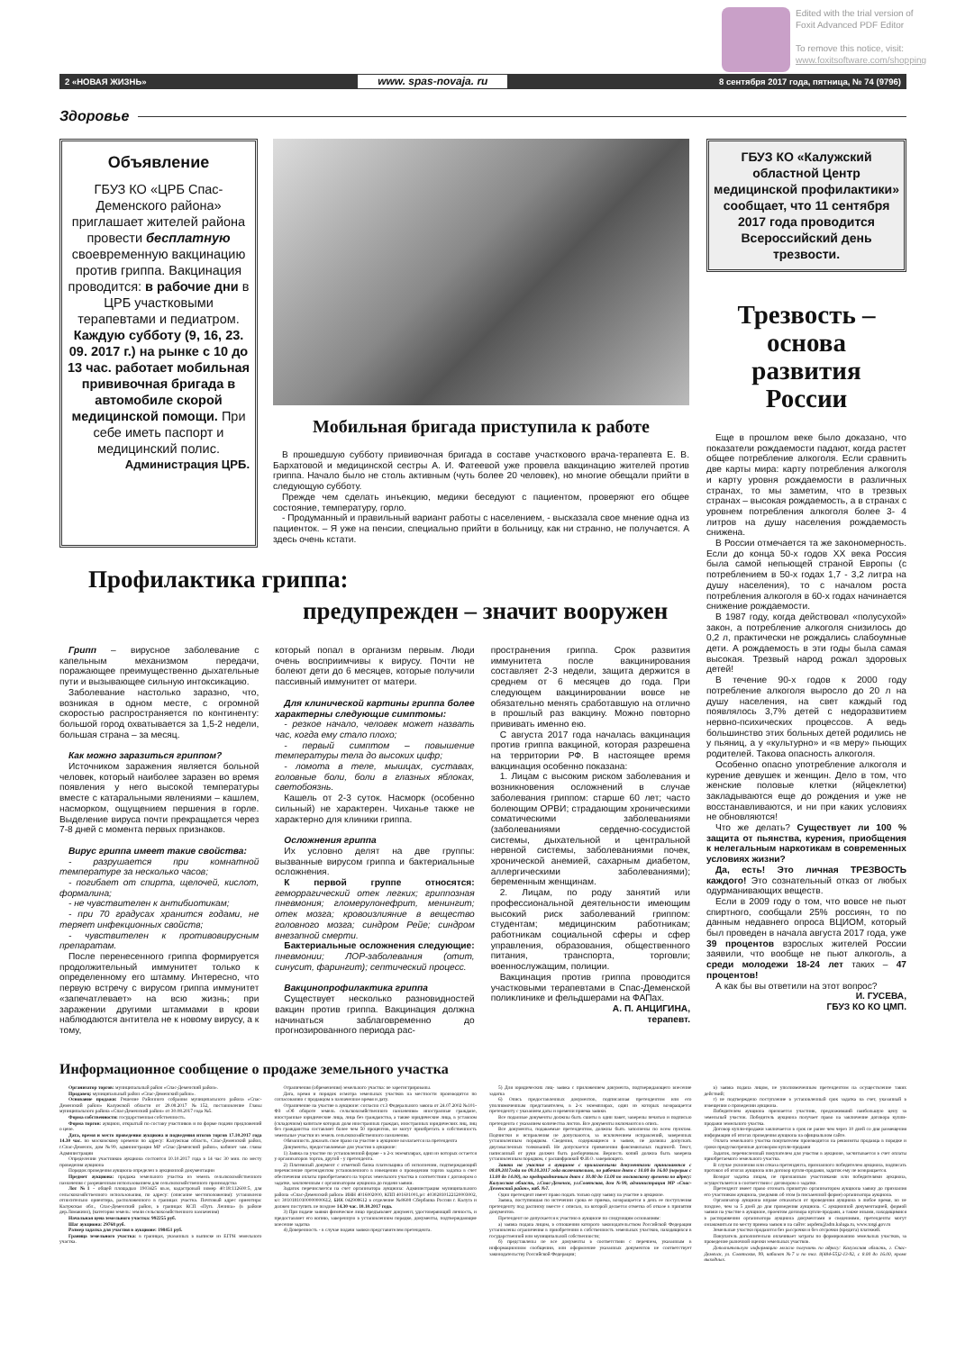Edited with the trial version of
Foxit Advanced PDF Editor
To remove this notice, visit:
www.foxitsoftware.com/shopping
2 «НОВАЯ ЖИЗНЬ» www. spas-novaja. ru 8 сентября 2017 года, пятница, № 74 (9796)
Здоровье
Объявление
ГБУЗ КО «ЦРБ Спас-Деменского района» приглашает жителей района провести бесплатную своевременную вакцинацию против гриппа. Вакцинация проводится: в рабочие дни в ЦРБ участковыми терапевтами и педиатром. Каждую субботу (9, 16, 23. 09. 2017 г.) на рынке с 10 до 13 час. работает мобильная прививочная бригада в автомобиле скорой медицинской помощи. При себе иметь паспорт и медицинский полис.
Администрация ЦРБ.
Мобильная бригада приступила к работе
В прошедшую субботу прививочная бригада в составе участкового врача-терапевта Е. В. Бархатовой и медицинской сестры А. И. Фатеевой уже провела вакцинацию жителей против гриппа. Начало было не столь активным (чуть более 20 человек), но многие обещали прийти в следующую субботу.
Прежде чем сделать инъекцию, медики беседуют с пациентом, проверяют его общее состояние, температуру, горло.
- Продуманный и правильный вариант работы с населением, - высказала свое мнение одна из пациенток. – Я уже на пенсии, специально прийти в больницу, как ни странно, не получается. А здесь очень кстати.
Профилактика гриппа:
предупрежден – значит вооружен
Грипп – вирусное заболевание с капельным механизмом передачи, поражающее преимущественно дыхательные пути и вызывающее сильную интоксикацию.
Заболевание настолько заразно, что, возникая в одном месте, с огромной скоростью распространяется по континенту: большой город охватывается за 1,5-2 недели, большая страна – за месяц.
Как можно заразиться гриппом?
Источником заражения является больной человек, который наиболее заразен во время появления у него высокой температуры вместе с катаральными явлениями – кашлем, насморком, ощущением першения в горле. Выделение вируса почти прекращается через 7-8 дней с момента первых признаков.
Вирус гриппа имеет такие свойства:
- разрушается при комнатной температуре за несколько часов;
- погибает от спирта, щелочей, кислот, формалина;
- не чувствителен к антибиотикам;
- при 70 градусах хранится годами, не теряет инфекционных свойств;
- чувствителен к противовирусным препаратам.
После перенесенного гриппа формируется продолжительный иммунитет только к определенному его штамму. Интересно, что первую встречу с вирусом гриппа иммунитет «запечатлевает» на всю жизнь; при заражении другими штаммами в крови наблюдаются антитела не к новому вирусу, а к тому,
который попал в организм первым. Люди очень восприимчивы к вирусу. Почти не болеют дети до 6 месяцев, которые получили пассивный иммунитет от матери.
Для клинической картины гриппа более характерны следующие симптомы:
- резкое начало, человек может назвать час, когда ему стало плохо;
- первый симптом – повышение температуры тела до высоких цифр;
- ломота в теле, мышцах, суставах, головные боли, боли в глазных яблоках, светобоязнь.
Кашель от 2-3 суток. Насморк (особенно сильный) не характерен. Чиханье также не характерно для клиники гриппа.
Осложнения гриппа
Их условно делят на две группы: вызванные вирусом гриппа и бактериальные осложнения.
К первой группе относятся: геморрагический отек легких; гриппозная пневмония; гломерулонефрит, менингит; отек мозга; кровоизлияние в вещество головного мозга; синдром Рейе; синдром внезапной смерти.
Бактериальные осложнения следующие: пневмонии; ЛОР-заболевания (отит, синусит, фарингит); септический процесс.
Вакцинопрофилактика гриппа
Существует несколько разновидностей вакцин против гриппа. Вакцинация должна начинаться заблаговременно до прогнозированного периода рас-
пространения гриппа. Срок развития иммунитета после вакцинирования составляет 2-3 недели, защита держится в среднем от 6 месяцев до года. При следующем вакцинировании вовсе не обязательно менять сработавшую на отлично в прошлый раз вакцину. Можно повторно прививать именно ею.
С августа 2017 года началась вакцинация против гриппа вакциной, которая разрешена на территории РФ. В настоящее время вакцинация особенно показана:
1. Лицам с высоким риском заболевания и возникновения осложнений в случае заболевания гриппом: старше 60 лет; часто болеющим ОРВИ; страдающим хроническими соматическими заболеваниями (заболеваниями сердечно-сосудистой системы, дыхательной и центральной нервной системы, заболеваниями почек, хронической анемией, сахарным диабетом, аллергическими заболеваниями); беременным женщинам.
2. Лицам, по роду занятий или профессиональной деятельности имеющим высокий риск заболеваний гриппом: студентам; медицинским работникам; работникам социальной сферы и сфер управления, образования, общественного питания, транспорта, торговли; военнослужащим, полиции.
Вакцинация против гриппа проводится участковыми терапевтами в Спас-Деменской поликлинике и фельдшерами на ФАПах.
А. П. АНЦИГИНА,
терапевт.
ГБУЗ КО «Калужский областной Центр медицинской профилактики» сообщает, что 11 сентября 2017 года проводится Всероссийский день трезвости.
Трезвость –
основа
развития
России
Еще в прошлом веке было доказано, что показатели рождаемости падают, когда растет общее потребление алкоголя. Если сравнить две карты мира: карту потребления алкоголя и карту уровня рождаемости в различных странах, то мы заметим, что в трезвых странах – высокая рождаемость, а в странах с уровнем потребления алкоголя более 3- 4 литров на душу населения рождаемость снижена.
В России отмечается та же закономерность. Если до конца 50-х годов XX века Россия была самой непьющей страной Европы (с потреблением в 50-х годах 1,7 - 3,2 литра на душу населения), то с началом роста потребления алкоголя в 60-х годах начинается снижение рождаемости.
В 1987 году, когда действовал «полусухой» закон, а потребление алкоголя снизилось до 0,2 л, практически не рождались слабоумные дети. А рождаемость в эти годы была самая высокая. Трезвый народ рожал здоровых детей!
В течение 90-х годов к 2000 году потребление алкоголя выросло до 20 л на душу населения, на свет каждый год появлялось 3,7% детей с недоразвитием нервно-психических процессов. А ведь большинство этих больных детей родились не у пьяниц, а у «культурно» и «в меру» пьющих родителей. Такова опасность алкоголя.
Особенно опасно употребление алкоголя и курение девушек и женщин. Дело в том, что женские половые клетки (яйцеклетки) закладываются еще до рождения и уже не восстанавливаются, и ни при каких условиях не обновляются!
Что же делать? Существует ли 100 % защита от пьянства, курения, приобщения к нелегальным наркотикам в современных условиях жизни?
Да, есть! Это личная ТРЕЗВОСТЬ каждого! Это сознательный отказ от любых одурманивающих веществ.
Если в 2009 году о том, что вовсе не пьют спиртного, сообщали 25% россиян, то по данным недавнего опроса ВЦИОМ, который был проведен в начала августа 2017 года, уже 39 процентов взрослых жителей России заявили, что вообще не пьют алкоголь, а среди молодежи 18-24 лет таких – 47 процентов!
А как бы вы ответили на этот вопрос?
И. ГУСЕВА,
ГБУЗ КО КО ЦМП.
Информационное сообщение о продаже земельного участка
Организатор торгов: муниципальный район «Спас-Деменский район».
Продавец: муниципальный район «Спас-Деменский район».
Основание продажи: Решение Районного собрания муниципального района «Спас-Деменский район» Калужской области от 29.08.2017 №152, постановление Главы муниципального района «Спас-Деменский район» от 30.08.2017 года №5.
Форма собственности: государственная собственность.
Форма торгов: аукцион, открытый по составу участников и по форме подачи предложений о цене.
Дата, время и место проведения аукциона и подведения итогов торгов 17.10.2017 года 14.30 час. по московскому времени по адресу: Калужская область, Спас-Деменский район, г.Спас-Деменск, дом №99, администрация МР «Спас-Деменский район», кабинет зам. главы Администрации
Определении участников аукциона состоится 10.10.2017 года в 14 час 30 мин. по месту проведения аукциона
Порядок проведения аукциона определен в аукционной документации
Предмет аукциона: продажа земельного участка из земель сельскохозяйственного назначения с разрешенным использованием для сельскохозяйственного производства
Лот №1 - общей площадью 1903425 кв.м, кадастровый номер 40:18:112600:5, для сельскохозяйственного использования, по адресу: (описание местоположения): установлено относительно ориентира, расположенного в границах участка. Почтовый адрес ориентира: Калужская обл., Спас-Деменский район, в границах КСП «Путь Ленина» (в районе дер.Ломакино), (категория земель: земли сельскохозяйственного назначения)
Начальная цена земельного участка: 992255 руб.
Шаг аукциона: 29768 руб.
Размер задатка для участия в аукционе: 198451 руб.
Граница земельного участка: в границах, указанных в выписке из ЕГРН земельного участка.
Ограничения (обременения) земельного участка: не зарегистрированы.
Дата, время и порядок осмотра земельных участков на местности производится по согласованию с продавцом в назначенное время и дату.
Ограничение на участие в аукционе: согласно ст.3 Федерального закона от 24.07.2002 №101-ФЗ «Об обороте земель сельскохозяйственного назначения» иностранные граждане, иностранные юридические лица, лица без гражданства, а также юридические лица, в уставном (складочном) капитале которых доля иностранных граждан, иностранных юридических лиц, лиц без гражданства составляет более чем 50 процентов, не могут приобретать в собственность земельные участки из земель сельскохозяйственного назначения.
Обязанность доказать свое право на участие в аукционе возлагается на претендента
Документы, предоставляемые для участия в аукционе:
1) Заявка на участие по установленной форме - в 2-х экземплярах, один из которых остается у организаторов торгов, другой - у претендента.
2) Платежный документ с отметкой банка плательщика об исполнении, подтверждающий перечисление претендентом установленного в извещении о проведении торгов задатка в счет обеспечения оплаты приобретаемого на торгах земельного участка в соответствии с договором о задатке, заключенным с организатором аукциона до подачи заявки.
Задаток перечисляется на счет организатора аукциона: Администрация муниципального района «Спас-Деменский район» ИНН 4016002000, КПП 401601001,р/с 40302810122120003002, к/с 30101810100000000612, БИК 042908612 в отделение №8608 Сбербанка России г. Калуга и должен поступить не позднее 14.30 час. 10.10.2017 года.
3) При подаче заявки физическое лицо предъявляет документ, удостоверяющий личность, и предоставляет его копию, заверенную в установленном порядке, документы, подтверждающие внесение задатка
4) Доверенность - в случае подачи заявки представителем претендента.
5) Для юридических лиц- заявка с приложением документа, подтверждающего внесение задатка
6) Опись предоставленных документов, подписанная претендентом или его уполномоченным представителем, в 2-х экземплярах, один из которых возвращается претенденту с указанием даты и времени приема заявки.
Все поданные документы должны быть сшиты в один пакет, заверены печатью и подписью претендента с указанием количества листов. Все документы включаются в опись.
Все документы, подаваемые претендентом, должны быть заполнены по всем пунктам. Подчистки и исправления не допускаются, за исключением исправлений, заверенных установленным порядком. Сведения, содержащиеся в заявке, не должны допускать двусмысленных толкований. Не допускается применения факсимильных подписей. Текст, написанный от руки должен быть разборчивым. Верность копий должна быть заверена установленным порядком, с расшифровкой Ф.И.О. заверяющего.
Заявки на участие в аукционе с прилагаемыми документами принимаются с 08.09.2017года по 09.10.2017 года включительно, по рабочим дням с 10.00 до 16.00 (перерыв с 13.00 до 14.00), по предпраздничным дням с 10.00 до 13.00 по московскому времени по адресу: Калужская область, г.Спас-Деменск, ул.Советская, дом №99, администрация МР «Спас-Деменский район», каб. №7.
Один претендент имеет право подать только одну заявку на участие в аукционе.
Заявка, поступившая по истечении срока ее приема, возвращается в день ее поступления претенденту под расписку вместе с описью, на которой делается отметка об отказе в принятии документов.
Претендент не допускается к участию в аукционе по следующим основаниям:
а) заявка подана лицом, в отношении которого законодательством Российской Федерации установлены ограничения в приобретении в собственность земельных участков, находящихся в государственной или муниципальной собственности;
б) представлены не все документы в соответствии с перечнем, указанным в информационном сообщении, или оформление указанных документов не соответствует законодательству Российской Федерации;
в) заявка подана лицом, не уполномоченным претендентом на осуществление таких действий;
г) не подтверждено поступление в установленный срок задатка на счет, указанный в извещении о проведении аукциона.
Победителем аукциона признается участник, предложивший наибольшую цену за земельный участок. Победитель аукциона получает право на заключение договора купли-продажи земельного участка.
Договор купли-продажи заключается в срок не ранее чем через 10 дней со дня размещения информации об итогах проведения аукциона на официальном сайте.
Оплата земельного участка покупателем производится на реквизиты продавца в порядке и сроки предусмотренные договором купли-продажи
Задаток, перечисленный покупателем для участия в аукционе, засчитывается в счет оплаты приобретаемого земельного участка.
В случае уклонения или отказа претендента, признанного победителем аукциона, подписать протокол об итогах аукциона или договор купли-продажи, задаток ему не возвращается.
Возврат задатка лицам, не признанным участниками или победителями аукциона, осуществляется в соответствии с договором о задатке.
Претендент имеет право отозвать принятую организатором аукциона заявку до признания его участником аукциона, уведомив об этом (в письменной форме) организатора аукциона.
Организатор аукциона вправе отказаться от проведения аукциона в любое время, но не позднее, чем за 5 дней до дня проведения аукциона. С аукционной документацией, формой заявки на участие в аукционе, проектом договора купли-продажи, а также иными, находящимися в распоряжении организатора аукциона документами и сведениями, претенденты могут ознакомиться по месту приема заявок и на сайте: aspdem@adm.kaluga.ru, www.torgi.gov.ru
Земельные участки продаются без рассрочки и без отсрочки (кредита) платежей.
Покупатель дополнительно оплачивает затраты по формированию земельных участков, за проведение рыночной оценки земельных участков.
Дополнительную информацию можно получить по адресу: Калужская область, г. Спас-Деменск, ул. Советская, 99, кабинет №7 и по тел. 8(484-55)2-13-92, с 8.00 до 16.00, кроме выходных.